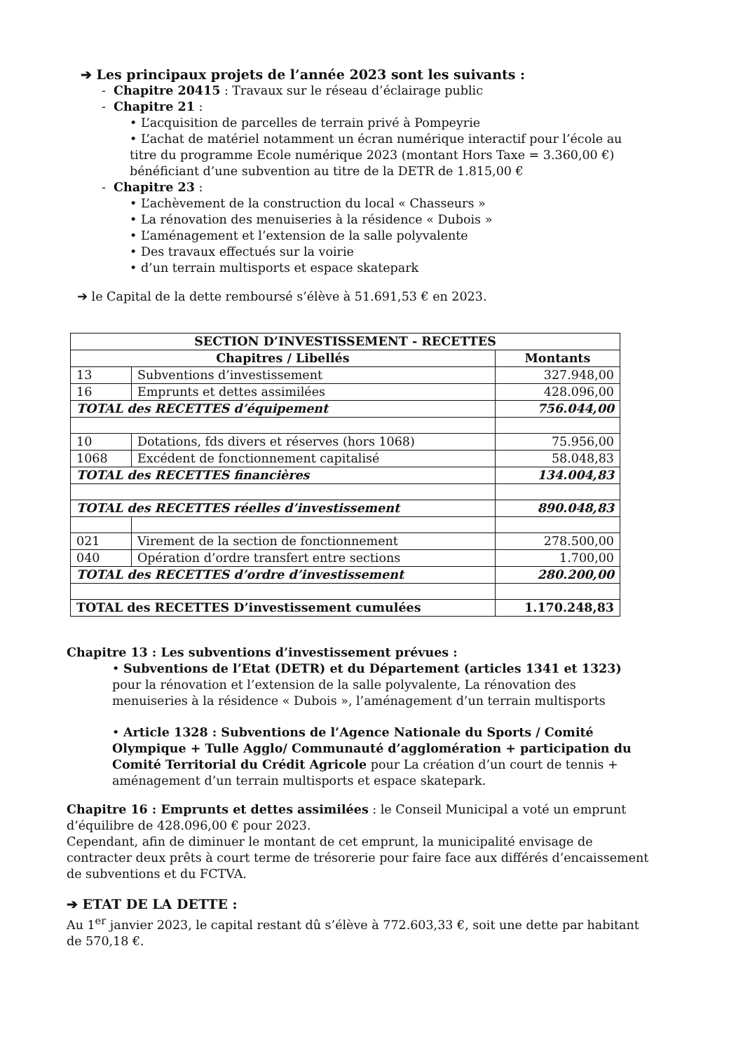➔ Les principaux projets de l’année 2023 sont les suivants :
- Chapitre 20415 : Travaux sur le réseau d’éclairage public
- Chapitre 21 :
• L’acquisition de parcelles de terrain privé à Pompeyrie
• L’achat de matériel notamment un écran numérique interactif pour l’école au titre du programme Ecole numérique 2023 (montant Hors Taxe = 3.360,00 €) bénéficiant d’une subvention au titre de la DETR de 1.815,00 €
- Chapitre 23 :
• L’achèvement de la construction du local « Chasseurs »
• La rénovation des menuiseries à la résidence « Dubois »
• L’aménagement et l’extension de la salle polyvalente
• Des travaux effectués sur la voirie
• d’un terrain multisports et espace skatepark
➔ le Capital de la dette remboursé s’élève à 51.691,53 € en 2023.
| SECTION D’INVESTISSEMENT - RECETTES | | |
| --- | --- | --- |
| Chapitres / Libellés | | Montants |
| 13 | Subventions d’investissement | 327.948,00 |
| 16 | Emprunts et dettes assimilées | 428.096,00 |
| TOTAL des RECETTES d’équipement | | 756.044,00 |
| 10 | Dotations, fds divers et réserves (hors 1068) | 75.956,00 |
| 1068 | Excédent de fonctionnement capitalisé | 58.048,83 |
| TOTAL des RECETTES financières | | 134.004,83 |
| TOTAL des RECETTES réelles d’investissement | | 890.048,83 |
| 021 | Virement de la section de fonctionnement | 278.500,00 |
| 040 | Opération d’ordre transfert entre sections | 1.700,00 |
| TOTAL des RECETTES d’ordre d’investissement | | 280.200,00 |
| TOTAL des RECETTES D’investissement cumulées | | 1.170.248,83 |
Chapitre 13 : Les subventions d’investissement prévues :
• Subventions de l’Etat (DETR) et du Département (articles 1341 et 1323) pour la rénovation et l’extension de la salle polyvalente, La rénovation des menuiseries à la résidence « Dubois », l’aménagement d’un terrain multisports
• Article 1328 : Subventions de l’Agence Nationale du Sports / Comité Olympique + Tulle Agglo/ Communauté d’agglomération + participation du Comité Territorial du Crédit Agricole pour La création d’un court de tennis + aménagement d’un terrain multisports et espace skatepark.
Chapitre 16 : Emprunts et dettes assimilées : le Conseil Municipal a voté un emprunt d’équilibre de 428.096,00 € pour 2023.
Cependant, afin de diminuer le montant de cet emprunt, la municipalité envisage de contracter deux prêts à court terme de trésorerie pour faire face aux différés d’encaissement de subventions et du FCTVA.
➔ ETAT DE LA DETTE :
Au 1<sup>er</sup> janvier 2023, le capital restant dû s’élève à 772.603,33 €, soit une dette par habitant de 570,18 €.